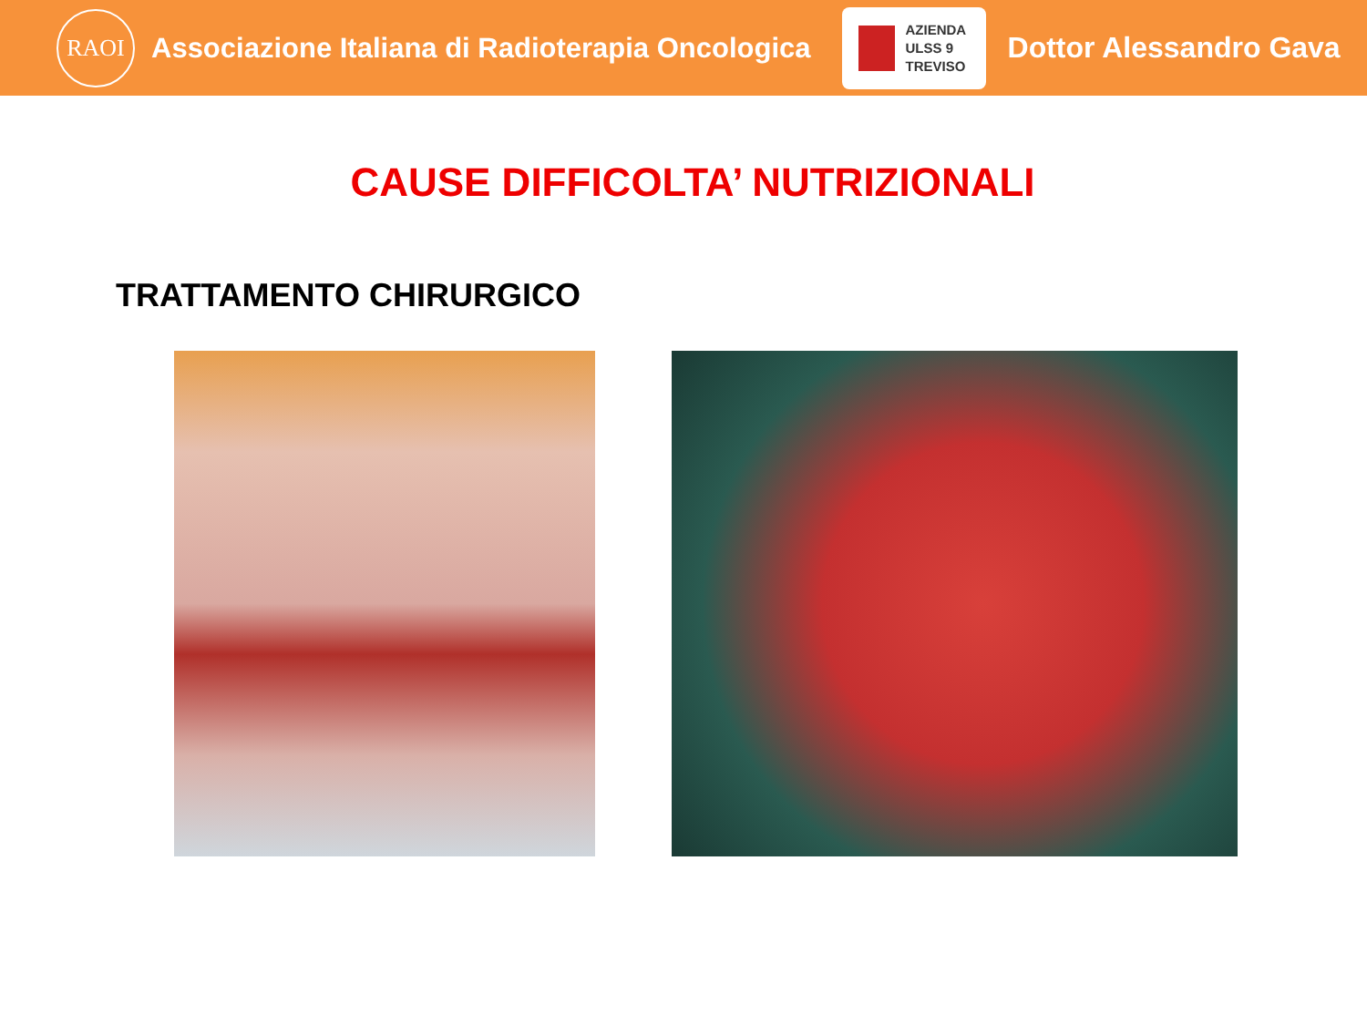RAOI
Associazione Italiana di Radioterapia Oncologica
AZIENDA
ULSS 9
TREVISO
Dottor Alessandro Gava
CAUSE DIFFICOLTA’ NUTRIZIONALI
TRATTAMENTO CHIRURGICO